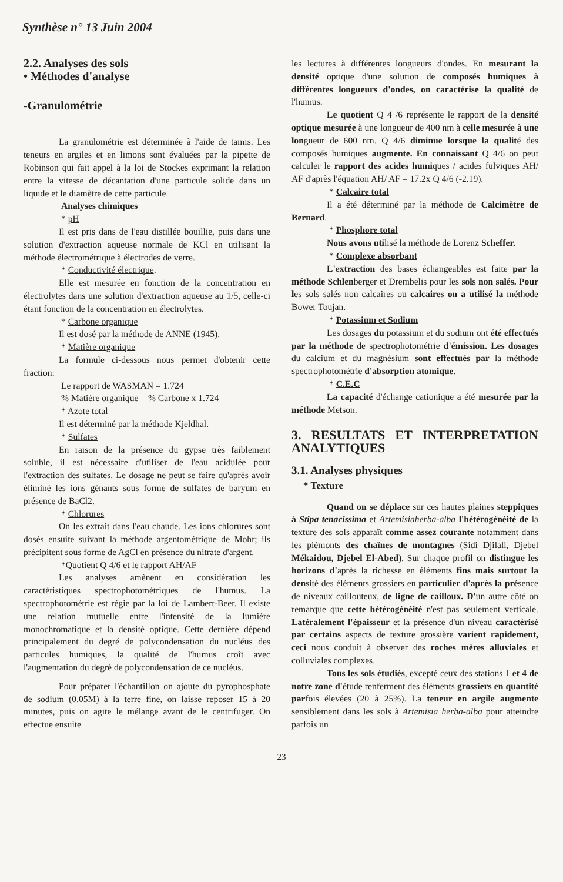Synthèse n° 13 Juin 2004
2.2. Analyses des sols
• Méthodes d'analyse
-Granulométrie
La granulométrie est déterminée à l'aide de tamis. Les teneurs en argiles et en limons sont évaluées par la pipette de Robinson qui fait appel à la loi de Stockes exprimant la relation entre la vitesse de décantation d'une particule solide dans un liquide et le diamètre de cette particule.
Analyses chimiques
* pH
Il est pris dans de l'eau distillée bouillie, puis dans une solution d'extraction aqueuse normale de KCl en utilisant la méthode électrométrique à électrodes de verre.
* Conductivité électrique.
Elle est mesurée en fonction de la concentration en électrolytes dans une solution d'extraction aqueuse au 1/5, celle-ci étant fonction de la concentration en électrolytes.
* Carbone organique
Il est dosé par la méthode de ANNE (1945).
* Matière organique
La formule ci-dessous nous permet d'obtenir cette fraction:
Le rapport de WASMAN = 1.724
% Matière organique = % Carbone x 1.724
* Azote total
Il est déterminé par la méthode Kjeldhal.
* Sulfates
En raison de la présence du gypse très faiblement soluble, il est nécessaire d'utiliser de l'eau acidulée pour l'extraction des sulfates. Le dosage ne peut se faire qu'après avoir éliminé les ions gênants sous forme de sulfates de baryum en présence de BaCl2.
* Chlorures
On les extrait dans l'eau chaude. Les ions chlorures sont dosés ensuite suivant la méthode argentométrique de Mohr; ils précipitent sous forme de AgCl en présence du nitrate d'argent.
*Quotient Q 4/6 et le rapport AH/AF
Les analyses amènent en considération les caractéristiques spectrophotométriques de l'humus. La spectrophotométrie est régie par la loi de Lambert-Beer. Il existe une relation mutuelle entre l'intensité de la lumière monochromatique et la densité optique. Cette dernière dépend principalement du degré de polycondensation du nucléus des particules humiques, la qualité de l'humus croît avec l'augmentation du degré de polycondensation de ce nucléus.
Pour préparer l'échantillon on ajoute du pyrophosphate de sodium (0.05M) à la terre fine, on laisse reposer 15 à 20 minutes, puis on agite le mélange avant de le centrifuger. On effectue ensuite
les lectures à différentes longueurs d'ondes. En mesurant la densité optique d'une solution de composés humiques à différentes longueurs d'ondes, on caractérise la qualité de l'humus.
Le quotient Q 4 /6 représente le rapport de la densité optique mesurée à une longueur de 400 nm à celle mesurée à une longueur de 600 nm. Q 4/6 diminue lorsque la qualité des composés humiques augmente. En connaissant Q 4/6 on peut calculer le rapport des acides humiques / acides fulviques AH/ AF d'après l'équation AH/ AF = 17.2x Q 4/6 (-2.19).
* Calcaire total
Il a été déterminé par la méthode de Calcimètre de Bernard.
* Phosphore total
Nous avons utilisé la méthode de Lorenz Scheffer.
* Complexe absorbant
L'extraction des bases échangeables est faite par la méthode Schlenberger et Drembelis pour les sols non salés. Pour les sols salés non calcaires ou calcaires on a utilisé la méthode Bower Toujan.
* Potassium et Sodium
Les dosages du potassium et du sodium ont été effectués par la méthode de spectrophotométrie d'émission. Les dosages du calcium et du magnésium sont effectués par la méthode spectrophotométrie d'absorption atomique.
* C.E.C
La capacité d'échange cationique a été mesurée par la méthode Metson.
3. RESULTATS ET INTERPRETATION ANALYTIQUES
3.1. Analyses physiques
* Texture
Quand on se déplace sur ces hautes plaines steppiques à Stipa tenacissima et Artemisiaherba-alba l'hétérogénéité de la texture des sols apparaît comme assez courante notamment dans les piémonts des chaînes de montagnes (Sidi Djilali, Djebel Mékaidou, Djebel El-Abed). Sur chaque profil on distingue les horizons d'après la richesse en éléments fins mais surtout la densité des éléments grossiers en particulier d'après la présence de niveaux caillouteux, de ligne de cailloux. D'un autre côté on remarque que cette hétérogénéité n'est pas seulement verticale. Latéralement l'épaisseur et la présence d'un niveau caractérisé par certains aspects de texture grossière varient rapidement, ceci nous conduit à observer des roches mères alluviales et colluviales complexes.
Tous les sols étudiés, excepté ceux des stations 1 et 4 de notre zone d'étude renferment des éléments grossiers en quantité parfois élevées (20 à 25%). La teneur en argile augmente sensiblement dans les sols à Artemisia herba-alba pour atteindre parfois un
23